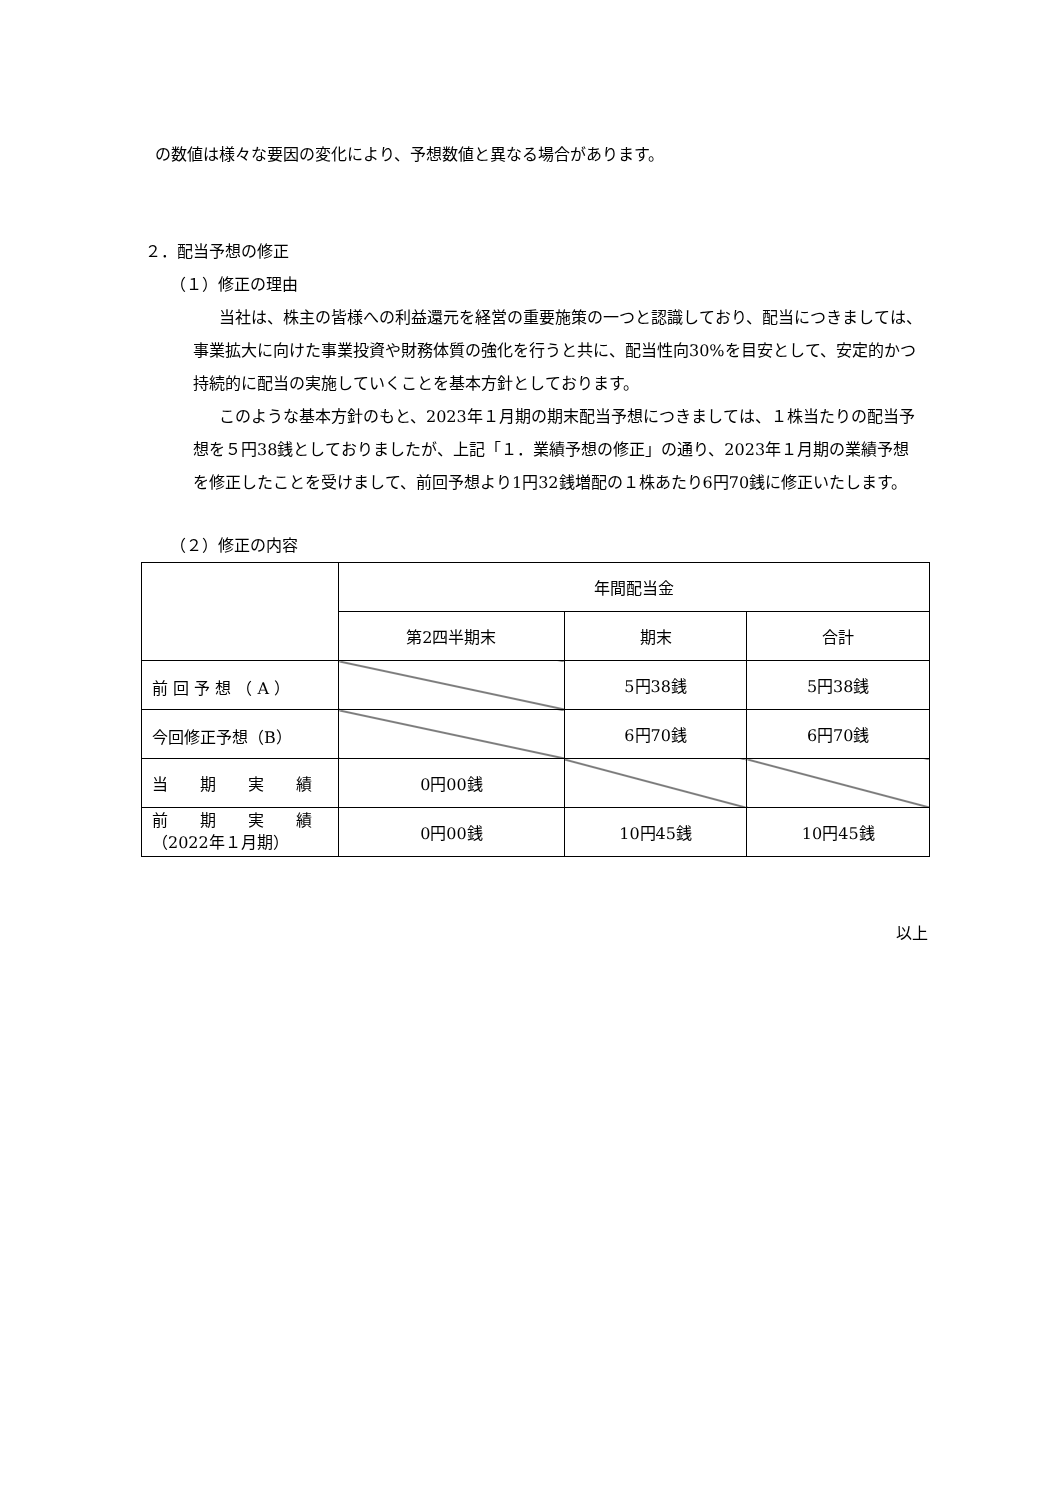の数値は様々な要因の変化により、予想数値と異なる場合があります。
２．配当予想の修正
（１）修正の理由
当社は、株主の皆様への利益還元を経営の重要施策の一つと認識しており、配当につきましては、事業拡大に向けた事業投資や財務体質の強化を行うと共に、配当性向30%を目安として、安定的かつ持続的に配当の実施していくことを基本方針としております。
このような基本方針のもと、2023年１月期の期末配当予想につきましては、１株当たりの配当予想を５円38銭としておりましたが、上記「１．業績予想の修正」の通り、2023年１月期の業績予想を修正したことを受けまして、前回予想より1円32銭増配の１株あたり6円70銭に修正いたします。
（２）修正の内容
| | 年間配当金 | | |
| | 第2四半期末 | 期末 | 合計 |
| 前 回 予 想 （ A ） | | 5円38銭 | 5円38銭 |
| 今回修正予想（B） | | 6円70銭 | 6円70銭 |
| 当 期 実 績 | 0円00銭 | | |
| 前 期 実 績 （2022年１月期） | 0円00銭 | 10円45銭 | 10円45銭 |
以上